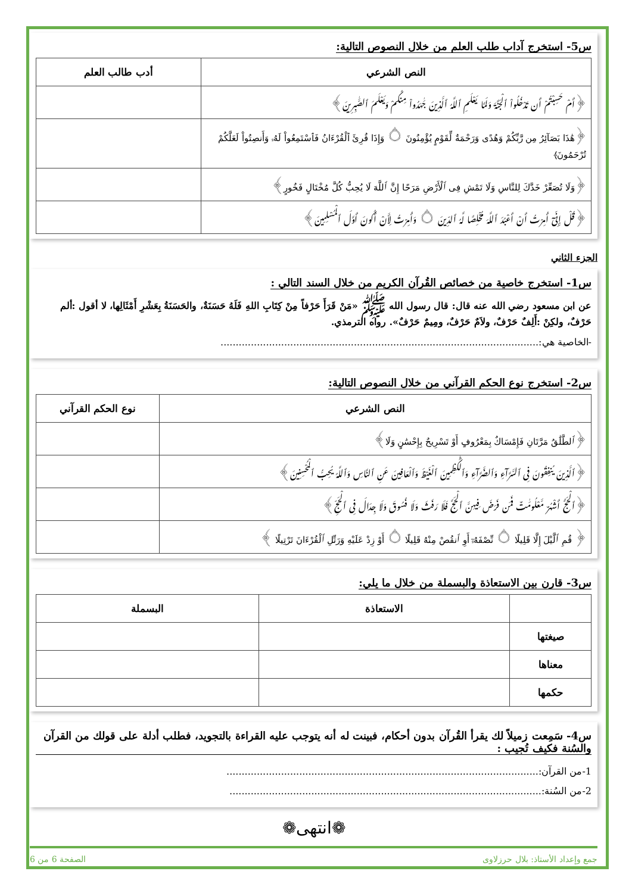س5- استخرج آداب طلب العلم من خلال النصوص التالية:
| النص الشرعي | أدب طالب العلم |
| --- | --- |
| ﴿أَمْ حَسِبْتُمْ أَن تَدْخُلُواْ ٱلْجَنَّةَ وَلَمَّا يَعْلَمِ ٱللَّهُ ٱلَّذِينَ جَٰهَدُواْ مِنكُمْ وَيَعْلَمَ ٱلصَّٰبِرِينَ﴾ | |
| ﴿هَٰذَا بَصَآئِرُ مِن رَّبِّكُمْ وَهُدًى وَرَحْمَةٌ لِّقَوْمٍ يُؤْمِنُونَ ۝ وَإِذَا قُرِئَ ٱلْقُرْءَانُ فَٱسْتَمِعُواْ لَهُۥ وَأَنصِتُواْ لَعَلَّكُمْ تُرْحَمُونَ﴾ | |
| ﴿وَلَا تُصَعِّرْ خَدَّكَ لِلنَّاسِ وَلَا تَمْشِ فِى ٱلْأَرْضِ مَرَحًا إِنَّ ٱللَّهَ لَا يُحِبُّ كُلَّ مُخْتَالٍ فَخُورٍ﴾ | |
| ﴿قُلْ إِنِّىٓ أُمِرْتُ أَنْ أَعْبُدَ ٱللَّهَ مُخْلِصًا لَّهُ ٱلدِّينَ ۝ وَأُمِرْتُ لِأَنْ أَكُونَ أَوَّلَ ٱلْمُسْلِمِينَ﴾ | |
الجزء الثاني
س1- استخرج خاصية من خصائص القُرآن الكريم من خلال السند التالي :
عن ابن مسعود رضي الله عنه قال: قال رسول الله ﷺ «مَنْ قَرَأَ حَرْفاً مِنْ كِتَابِ اللهِ فَلَهُ حَسَنَةٌ، والحَسَنَةُ بِعَشْرِ أَمْثَالِها، لا أقول :ألم حَرْفٌ، ولكِنْ :أَلِفٌ حَرْفٌ، ولاَمٌ حَرْفٌ، ومِيمٌ حَرْفٌ». رواه الترمذي.
-الخاصية هي:.........................................................................................................
س2- استخرج نوع الحكم القرآني من خلال النصوص التالية:
| النص الشرعي | نوع الحكم القرآني |
| --- | --- |
| ﴿ٱلطَّلَٰقُ مَرَّتَانِ فَإِمْسَاكٌ بِمَعْرُوفٍ أَوْ تَسْرِيحٌ بِإِحْسَٰنٍ وَلَا﴾ | |
| ﴿ٱلَّذِينَ يُنفِقُونَ فِى ٱلسَّرَّآءِ وَٱلضَّرَّآءِ وَٱلْكَٰظِمِينَ ٱلْغَيْظَ وَٱلْعَافِينَ عَنِ ٱلنَّاسِ وَٱللَّهُ يُحِبُّ ٱلْمُحْسِنِينَ﴾ | |
| ﴿ٱلْحَجُّ أَشْهُرٌ مَّعْلُومَٰتٌ فَمَن فَرَضَ فِيهِنَّ ٱلْحَجَّ فَلَا رَفَثَ وَلَا فُسُوقَ وَلَا جِدَالَ فِى ٱلْحَجِّ﴾ | |
| ﴿ قُمِ ٱلَّيْلَ إِلَّا قَلِيلًا ۝ نِّصْفَهُۥٓ أَوِ ٱنقُصْ مِنْهُ قَلِيلًا ۝ أَوْ زِدْ عَلَيْهِ وَرَتِّلِ ٱلْقُرْءَانَ تَرْتِيلًا ﴾ | |
س3- قارن بين الاستعاذة والبسملة من خلال ما يلي:
| | الاستعاذة | البسملة |
| --- | --- | --- |
| صيغتها | | |
| معناها | | |
| حكمها | | |
س4- سَمِعت زميلاً لك يقرأ القُرآن بدون أحكام، فبينت له أنه يتوجب عليه القراءة بالتجويد، فطلب أدلة على قولك من القرآن والسُنة فكيف تُجيب :
1-من القرآن:.......................................................................................................
2-من السُنة:.......................................................................................................
❁انتهى❁
جمع وإعداد الأستاذ: بلال حرزلاوى الصفحة 6 من 6